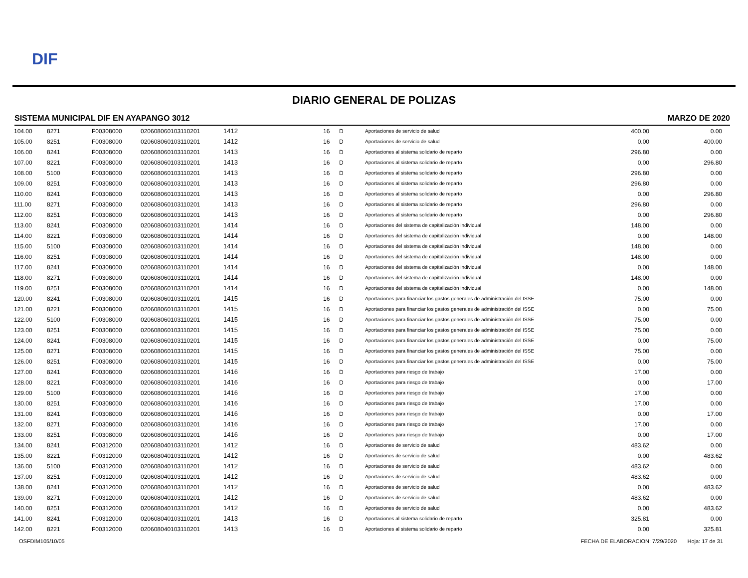DIF
DIARIO GENERAL DE POLIZAS
SISTEMA MUNICIPAL DIF EN AYAPANGO 3012 MARZO DE 2020
| 104.00 | 8271 | F00308000 | 0206080601031102­01 | 1412 | 16 | D | Aportaciones de servicio de salud | 400.00 | 0.00 |
| 105.00 | 8251 | F00308000 | 020608060103110201 | 1412 | 16 | D | Aportaciones de servicio de salud | 0.00 | 400.00 |
| 106.00 | 8241 | F00308000 | 020608060103110201 | 1413 | 16 | D | Aportaciones al sistema solidario de reparto | 296.80 | 0.00 |
| 107.00 | 8221 | F00308000 | 020608060103110201 | 1413 | 16 | D | Aportaciones al sistema solidario de reparto | 0.00 | 296.80 |
| 108.00 | 5100 | F00308000 | 020608060103110201 | 1413 | 16 | D | Aportaciones al sistema solidario de reparto | 296.80 | 0.00 |
| 109.00 | 8251 | F00308000 | 020608060103110201 | 1413 | 16 | D | Aportaciones al sistema solidario de reparto | 296.80 | 0.00 |
| 110.00 | 8241 | F00308000 | 020608060103110201 | 1413 | 16 | D | Aportaciones al sistema solidario de reparto | 0.00 | 296.80 |
| 111.00 | 8271 | F00308000 | 020608060103110201 | 1413 | 16 | D | Aportaciones al sistema solidario de reparto | 296.80 | 0.00 |
| 112.00 | 8251 | F00308000 | 020608060103110201 | 1413 | 16 | D | Aportaciones al sistema solidario de reparto | 0.00 | 296.80 |
| 113.00 | 8241 | F00308000 | 020608060103110201 | 1414 | 16 | D | Aportaciones del sistema de capitalización individual | 148.00 | 0.00 |
| 114.00 | 8221 | F00308000 | 020608060103110201 | 1414 | 16 | D | Aportaciones del sistema de capitalización individual | 0.00 | 148.00 |
| 115.00 | 5100 | F00308000 | 020608060103110201 | 1414 | 16 | D | Aportaciones del sistema de capitalización individual | 148.00 | 0.00 |
| 116.00 | 8251 | F00308000 | 020608060103110201 | 1414 | 16 | D | Aportaciones del sistema de capitalización individual | 148.00 | 0.00 |
| 117.00 | 8241 | F00308000 | 020608060103110201 | 1414 | 16 | D | Aportaciones del sistema de capitalización individual | 0.00 | 148.00 |
| 118.00 | 8271 | F00308000 | 020608060103110201 | 1414 | 16 | D | Aportaciones del sistema de capitalización individual | 148.00 | 0.00 |
| 119.00 | 8251 | F00308000 | 020608060103110201 | 1414 | 16 | D | Aportaciones del sistema de capitalización individual | 0.00 | 148.00 |
| 120.00 | 8241 | F00308000 | 020608060103110201 | 1415 | 16 | D | Aportaciones para financiar los gastos generales de administración del ISSE | 75.00 | 0.00 |
| 121.00 | 8221 | F00308000 | 020608060103110201 | 1415 | 16 | D | Aportaciones para financiar los gastos generales de administración del ISSE | 0.00 | 75.00 |
| 122.00 | 5100 | F00308000 | 020608060103110201 | 1415 | 16 | D | Aportaciones para financiar los gastos generales de administración del ISSE | 75.00 | 0.00 |
| 123.00 | 8251 | F00308000 | 020608060103110201 | 1415 | 16 | D | Aportaciones para financiar los gastos generales de administración del ISSE | 75.00 | 0.00 |
| 124.00 | 8241 | F00308000 | 020608060103110201 | 1415 | 16 | D | Aportaciones para financiar los gastos generales de administración del ISSE | 0.00 | 75.00 |
| 125.00 | 8271 | F00308000 | 020608060103110201 | 1415 | 16 | D | Aportaciones para financiar los gastos generales de administración del ISSE | 75.00 | 0.00 |
| 126.00 | 8251 | F00308000 | 020608060103110201 | 1415 | 16 | D | Aportaciones para financiar los gastos generales de administración del ISSE | 0.00 | 75.00 |
| 127.00 | 8241 | F00308000 | 020608060103110201 | 1416 | 16 | D | Aportaciones para riesgo de trabajo | 17.00 | 0.00 |
| 128.00 | 8221 | F00308000 | 020608060103110201 | 1416 | 16 | D | Aportaciones para riesgo de trabajo | 0.00 | 17.00 |
| 129.00 | 5100 | F00308000 | 020608060103110201 | 1416 | 16 | D | Aportaciones para riesgo de trabajo | 17.00 | 0.00 |
| 130.00 | 8251 | F00308000 | 020608060103110201 | 1416 | 16 | D | Aportaciones para riesgo de trabajo | 17.00 | 0.00 |
| 131.00 | 8241 | F00308000 | 020608060103110201 | 1416 | 16 | D | Aportaciones para riesgo de trabajo | 0.00 | 17.00 |
| 132.00 | 8271 | F00308000 | 020608060103110201 | 1416 | 16 | D | Aportaciones para riesgo de trabajo | 17.00 | 0.00 |
| 133.00 | 8251 | F00308000 | 020608060103110201 | 1416 | 16 | D | Aportaciones para riesgo de trabajo | 0.00 | 17.00 |
| 134.00 | 8241 | F00312000 | 020608040103110201 | 1412 | 16 | D | Aportaciones de servicio de salud | 483.62 | 0.00 |
| 135.00 | 8221 | F00312000 | 020608040103110201 | 1412 | 16 | D | Aportaciones de servicio de salud | 0.00 | 483.62 |
| 136.00 | 5100 | F00312000 | 020608040103110201 | 1412 | 16 | D | Aportaciones de servicio de salud | 483.62 | 0.00 |
| 137.00 | 8251 | F00312000 | 020608040103110201 | 1412 | 16 | D | Aportaciones de servicio de salud | 483.62 | 0.00 |
| 138.00 | 8241 | F00312000 | 020608040103110201 | 1412 | 16 | D | Aportaciones de servicio de salud | 0.00 | 483.62 |
| 139.00 | 8271 | F00312000 | 020608040103110201 | 1412 | 16 | D | Aportaciones de servicio de salud | 483.62 | 0.00 |
| 140.00 | 8251 | F00312000 | 020608040103110201 | 1412 | 16 | D | Aportaciones de servicio de salud | 0.00 | 483.62 |
| 141.00 | 8241 | F00312000 | 020608040103110201 | 1413 | 16 | D | Aportaciones al sistema solidario de reparto | 325.81 | 0.00 |
| 142.00 | 8221 | F00312000 | 020608040103110201 | 1413 | 16 | D | Aportaciones al sistema solidario de reparto | 0.00 | 325.81 |
OSFDIM105/10/05 FECHA DE ELABORACION: 7/29/2020 Hoja: 17 de 31